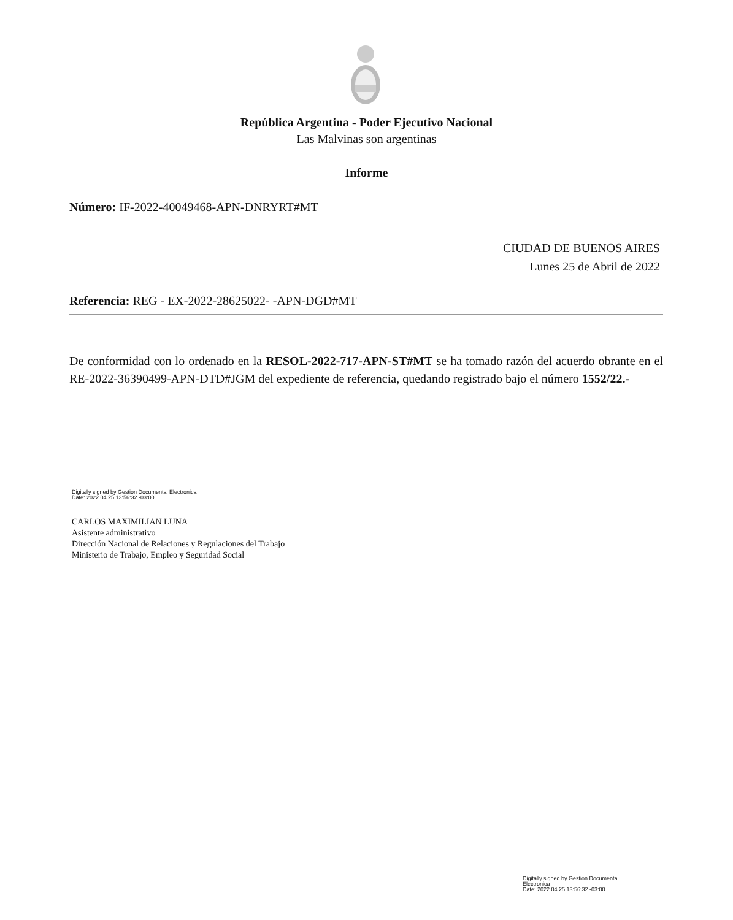República Argentina - Poder Ejecutivo Nacional
Las Malvinas son argentinas
Informe
Número: IF-2022-40049468-APN-DNRYRT#MT
CIUDAD DE BUENOS AIRES
Lunes 25 de Abril de 2022
Referencia: REG - EX-2022-28625022- -APN-DGD#MT
De conformidad con lo ordenado en la RESOL-2022-717-APN-ST#MT se ha tomado razón del acuerdo obrante en el RE-2022-36390499-APN-DTD#JGM del expediente de referencia, quedando registrado bajo el número 1552/22.-
Digitally signed by Gestion Documental Electronica
Date: 2022.04.25 13:56:32 -03:00
CARLOS MAXIMILIAN LUNA
Asistente administrativo
Dirección Nacional de Relaciones y Regulaciones del Trabajo
Ministerio de Trabajo, Empleo y Seguridad Social
Digitally signed by Gestion Documental
Electronica
Date: 2022.04.25 13:56:32 -03:00